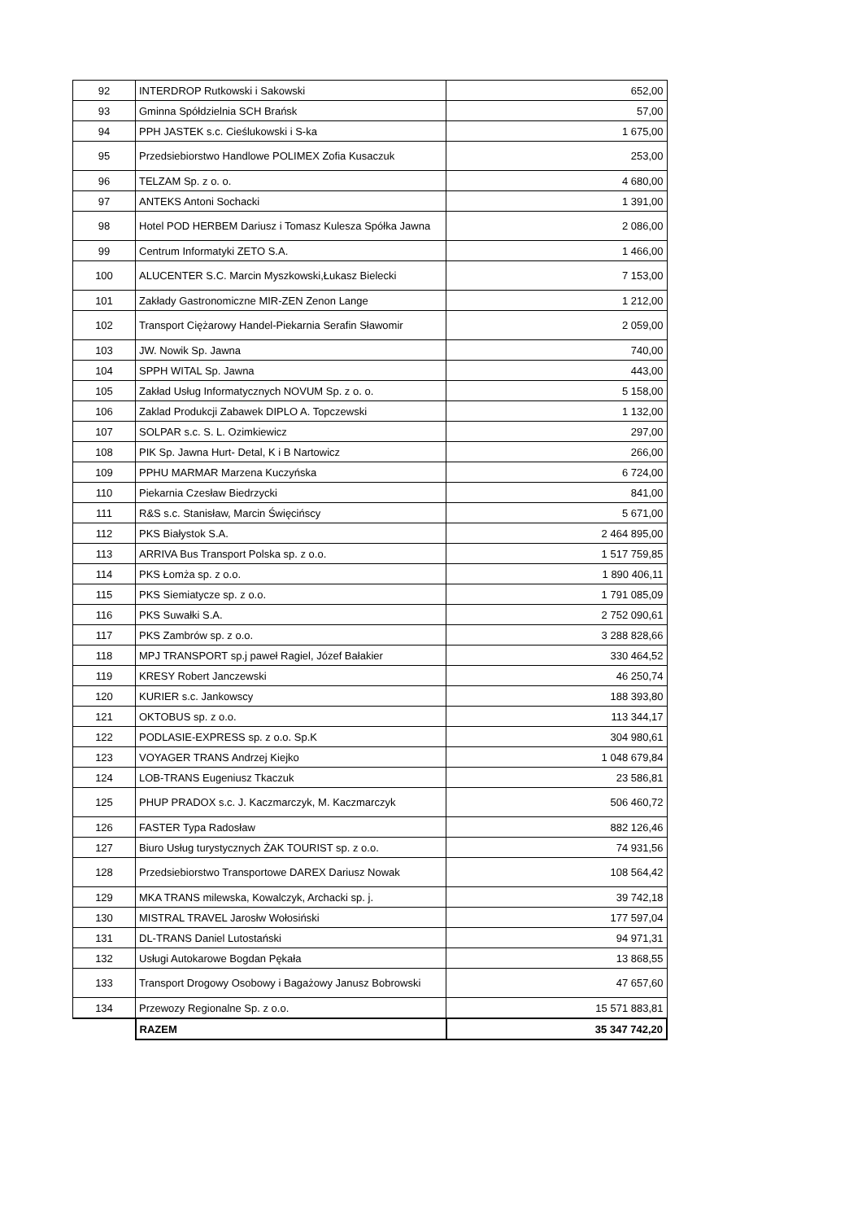| 92 | INTERDROP Rutkowski i Sakowski | 652,00 |
| 93 | Gminna Spółdzielnia SCH Brańsk | 57,00 |
| 94 | PPH JASTEK s.c. Cieślukowski i S-ka | 1 675,00 |
| 95 | Przedsiebiorstwo Handlowe POLIMEX Zofia Kusaczuk | 253,00 |
| 96 | TELZAM Sp. z o. o. | 4 680,00 |
| 97 | ANTEKS Antoni Sochacki | 1 391,00 |
| 98 | Hotel POD HERBEM Dariusz i Tomasz Kulesza Spółka Jawna | 2 086,00 |
| 99 | Centrum Informatyki ZETO S.A. | 1 466,00 |
| 100 | ALUCENTER S.C. Marcin Myszkowski,Łukasz Bielecki | 7 153,00 |
| 101 | Zakłady Gastronomiczne MIR-ZEN Zenon Lange | 1 212,00 |
| 102 | Transport Ciężarowy Handel-Piekarnia Serafin Sławomir | 2 059,00 |
| 103 | JW. Nowik Sp. Jawna | 740,00 |
| 104 | SPPH WITAL Sp. Jawna | 443,00 |
| 105 | Zakład Usług Informatycznych NOVUM Sp. z o. o. | 5 158,00 |
| 106 | Zaklad Produkcji Zabawek DIPLO A. Topczewski | 1 132,00 |
| 107 | SOLPAR s.c. S. L. Ozimkiewicz | 297,00 |
| 108 | PIK Sp. Jawna Hurt- Detal, K i B Nartowicz | 266,00 |
| 109 | PPHU MARMAR Marzena Kuczyńska | 6 724,00 |
| 110 | Piekarnia Czesław Biedrzycki | 841,00 |
| 111 | R&S s.c. Stanisław, Marcin Święcińscy | 5 671,00 |
| 112 | PKS Białystok S.A. | 2 464 895,00 |
| 113 | ARRIVA Bus Transport Polska sp. z o.o. | 1 517 759,85 |
| 114 | PKS Łomża sp. z o.o. | 1 890 406,11 |
| 115 | PKS Siemiatycze sp. z o.o. | 1 791 085,09 |
| 116 | PKS Suwałki S.A. | 2 752 090,61 |
| 117 | PKS Zambrów sp. z o.o. | 3 288 828,66 |
| 118 | MPJ TRANSPORT sp.j paweł Ragiel, Józef Bałakier | 330 464,52 |
| 119 | KRESY Robert Janczewski | 46 250,74 |
| 120 | KURIER s.c. Jankowscy | 188 393,80 |
| 121 | OKTOBUS sp. z o.o. | 113 344,17 |
| 122 | PODLASIE-EXPRESS sp. z o.o. Sp.K | 304 980,61 |
| 123 | VOYAGER TRANS Andrzej Kiejko | 1 048 679,84 |
| 124 | LOB-TRANS Eugeniusz Tkaczuk | 23 586,81 |
| 125 | PHUP PRADOX s.c. J. Kaczmarczyk, M. Kaczmarczyk | 506 460,72 |
| 126 | FASTER Typa Radosław | 882 126,46 |
| 127 | Biuro Usług turystycznych ŻAK TOURIST sp. z o.o. | 74 931,56 |
| 128 | Przedsiebiorstwo Transportowe DAREX Dariusz Nowak | 108 564,42 |
| 129 | MKA TRANS milewska, Kowalczyk, Archacki sp. j. | 39 742,18 |
| 130 | MISTRAL TRAVEL Jarosłw Wołosiński | 177 597,04 |
| 131 | DL-TRANS Daniel Lutostański | 94 971,31 |
| 132 | Usługi Autokarowe Bogdan Pękała | 13 868,55 |
| 133 | Transport Drogowy Osobowy i Bagażowy Janusz Bobrowski | 47 657,60 |
| 134 | Przewozy Regionalne Sp. z o.o. | 15 571 883,81 |
| | RAZEM | 35 347 742,20 |